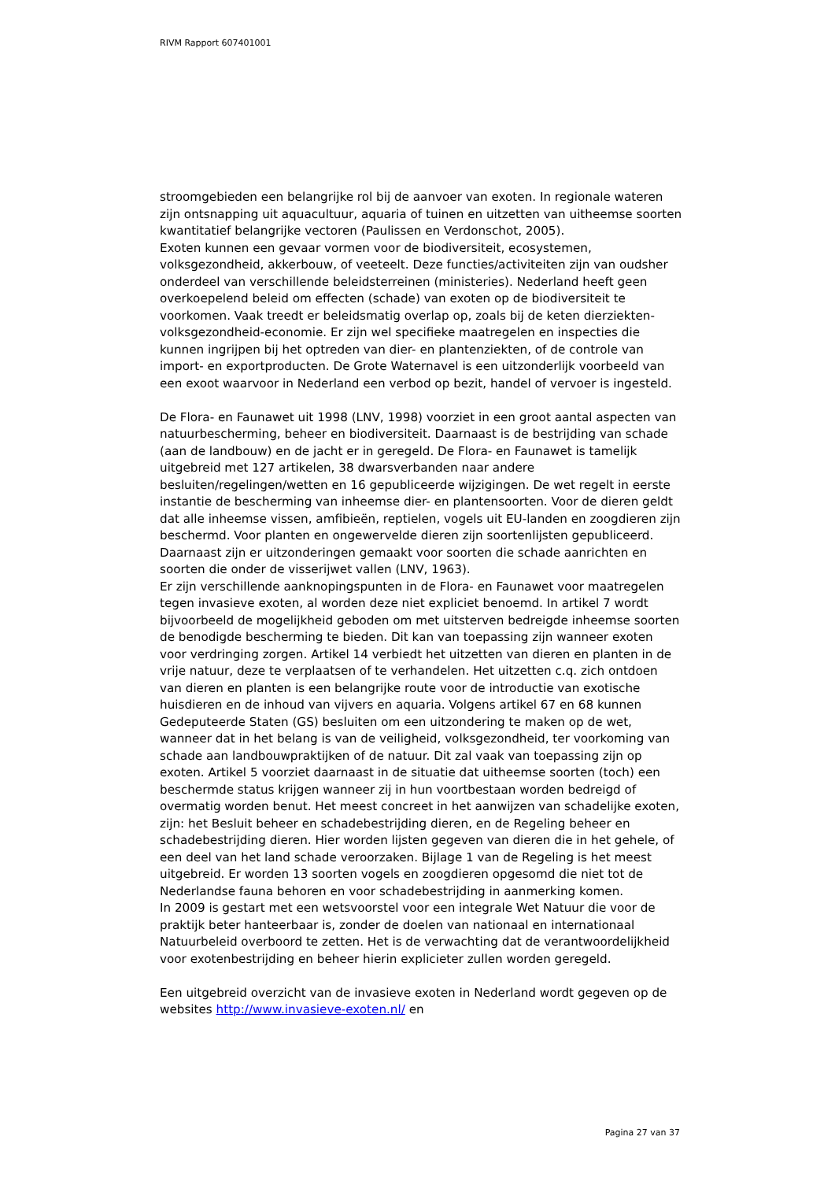RIVM Rapport 607401001
stroomgebieden een belangrijke rol bij de aanvoer van exoten. In regionale wateren zijn ontsnapping uit aquacultuur, aquaria of tuinen en uitzetten van uitheemse soorten kwantitatief belangrijke vectoren (Paulissen en Verdonschot, 2005).
Exoten kunnen een gevaar vormen voor de biodiversiteit, ecosystemen, volksgezondheid, akkerbouw, of veeteelt. Deze functies/activiteiten zijn van oudsher onderdeel van verschillende beleidsterreinen (ministeries). Nederland heeft geen overkoepelend beleid om effecten (schade) van exoten op de biodiversiteit te voorkomen. Vaak treedt er beleidsmatig overlap op, zoals bij de keten dierziekten-volksgezondheid-economie. Er zijn wel specifieke maatregelen en inspecties die kunnen ingrijpen bij het optreden van dier- en plantenziekten, of de controle van import- en exportproducten. De Grote Waternavel is een uitzonderlijk voorbeeld van een exoot waarvoor in Nederland een verbod op bezit, handel of vervoer is ingesteld.
De Flora- en Faunawet uit 1998 (LNV, 1998) voorziet in een groot aantal aspecten van natuurbescherming, beheer en biodiversiteit. Daarnaast is de bestrijding van schade (aan de landbouw) en de jacht er in geregeld. De Flora- en Faunawet is tamelijk uitgebreid met 127 artikelen, 38 dwarsverbanden naar andere besluiten/regelingen/wetten en 16 gepubliceerde wijzigingen. De wet regelt in eerste instantie de bescherming van inheemse dier- en plantensoorten. Voor de dieren geldt dat alle inheemse vissen, amfibieën, reptielen, vogels uit EU-landen en zoogdieren zijn beschermd. Voor planten en ongewervelde dieren zijn soortenlijsten gepubliceerd. Daarnaast zijn er uitzonderingen gemaakt voor soorten die schade aanrichten en soorten die onder de visserijwet vallen (LNV, 1963).
Er zijn verschillende aanknopingspunten in de Flora- en Faunawet voor maatregelen tegen invasieve exoten, al worden deze niet expliciet benoemd. In artikel 7 wordt bijvoorbeeld de mogelijkheid geboden om met uitsterven bedreigde inheemse soorten de benodigde bescherming te bieden. Dit kan van toepassing zijn wanneer exoten voor verdringing zorgen. Artikel 14 verbiedt het uitzetten van dieren en planten in de vrije natuur, deze te verplaatsen of te verhandelen. Het uitzetten c.q. zich ontdoen van dieren en planten is een belangrijke route voor de introductie van exotische huisdieren en de inhoud van vijvers en aquaria. Volgens artikel 67 en 68 kunnen Gedeputeerde Staten (GS) besluiten om een uitzondering te maken op de wet, wanneer dat in het belang is van de veiligheid, volksgezondheid, ter voorkoming van schade aan landbouwpraktijken of de natuur. Dit zal vaak van toepassing zijn op exoten. Artikel 5 voorziet daarnaast in de situatie dat uitheemse soorten (toch) een beschermde status krijgen wanneer zij in hun voortbestaan worden bedreigd of overmatig worden benut. Het meest concreet in het aanwijzen van schadelijke exoten, zijn: het Besluit beheer en schadebestrijding dieren, en de Regeling beheer en schadebestrijding dieren. Hier worden lijsten gegeven van dieren die in het gehele, of een deel van het land schade veroorzaken. Bijlage 1 van de Regeling is het meest uitgebreid. Er worden 13 soorten vogels en zoogdieren opgesomd die niet tot de Nederlandse fauna behoren en voor schadebestrijding in aanmerking komen.
In 2009 is gestart met een wetsvoorstel voor een integrale Wet Natuur die voor de praktijk beter hanteerbaar is, zonder de doelen van nationaal en internationaal Natuurbeleid overboord te zetten. Het is de verwachting dat de verantwoordelijkheid voor exotenbestrijding en beheer hierin explicieter zullen worden geregeld.
Een uitgebreid overzicht van de invasieve exoten in Nederland wordt gegeven op de websites http://www.invasieve-exoten.nl/ en
Pagina 27 van 37